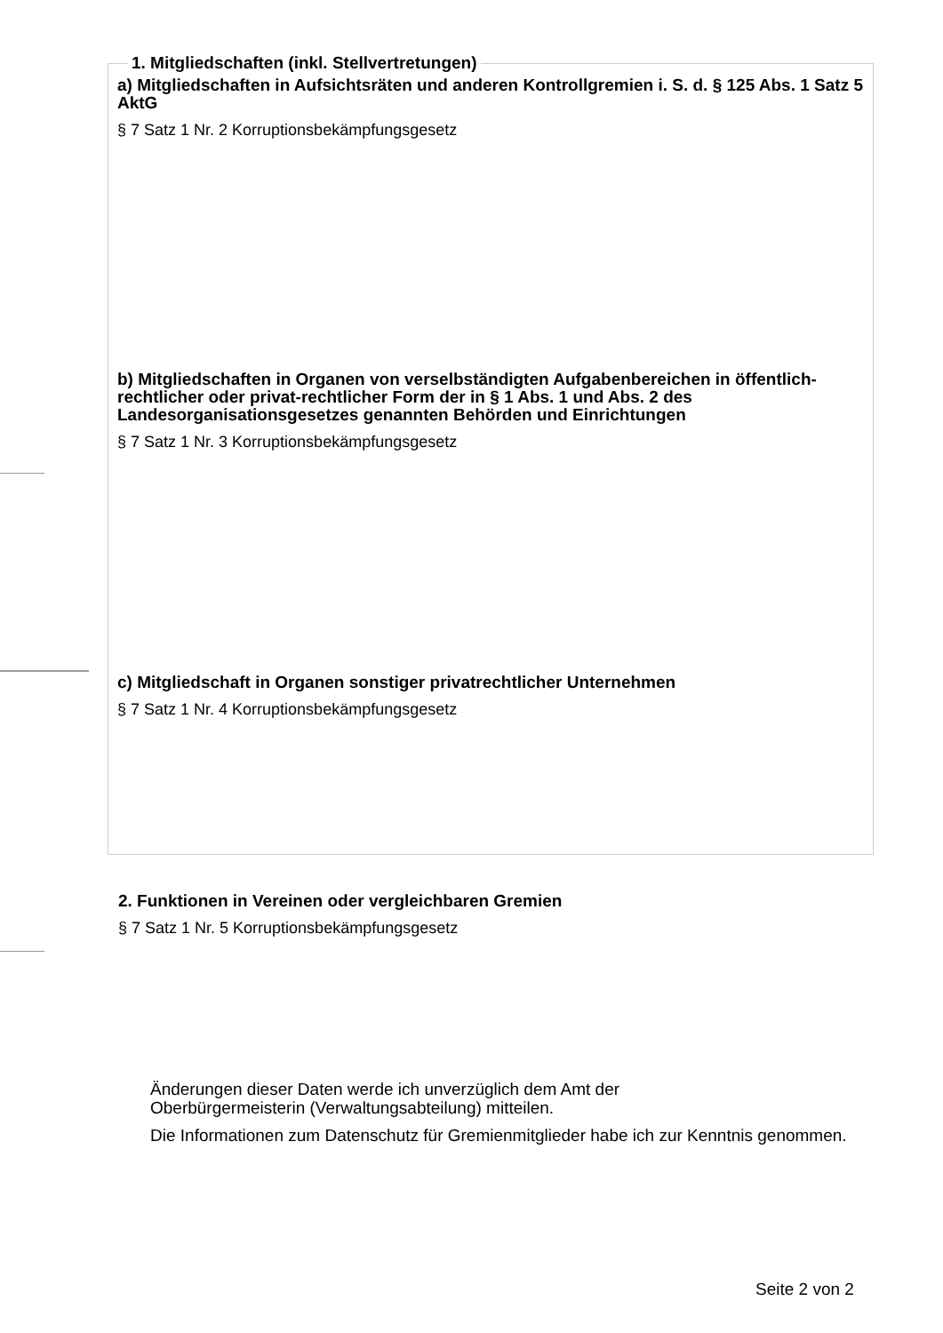1. Mitgliedschaften (inkl. Stellvertretungen)
a) Mitgliedschaften in Aufsichtsräten und anderen Kontrollgremien i. S. d. § 125 Abs. 1 Satz 5 AktG
§ 7 Satz 1 Nr. 2 Korruptionsbekämpfungsgesetz
b) Mitgliedschaften in Organen von verselbständigten Aufgabenbereichen in öffentlich-rechtlicher oder privat-rechtlicher Form der in § 1 Abs. 1 und Abs. 2 des Landesorganisationsgesetzes genannten Behörden und Einrichtungen
§ 7 Satz 1 Nr. 3 Korruptionsbekämpfungsgesetz
c) Mitgliedschaft in Organen sonstiger privatrechtlicher Unternehmen
§ 7 Satz 1 Nr. 4 Korruptionsbekämpfungsgesetz
2. Funktionen in Vereinen oder vergleichbaren Gremien
§ 7 Satz 1 Nr. 5 Korruptionsbekämpfungsgesetz
Änderungen dieser Daten werde ich unverzüglich dem Amt der
Oberbürgermeisterin (Verwaltungsabteilung) mitteilen.
Die Informationen zum Datenschutz für Gremienmitglieder habe ich zur Kenntnis genommen.
Seite 2 von 2